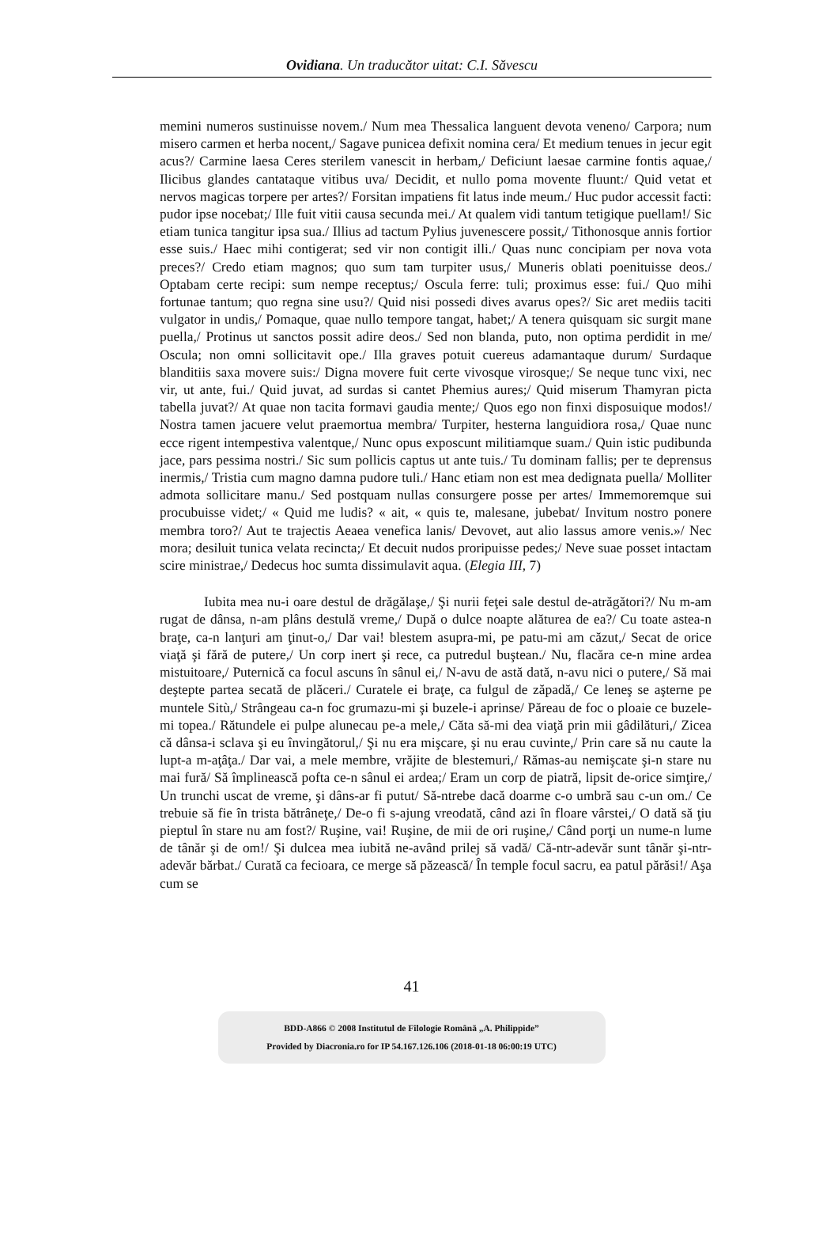Ovidiana. Un traducător uitat: C.I. Săvescu
memini numeros sustinuisse novem./ Num mea Thessalica languent devota veneno/ Carpora; num misero carmen et herba nocent,/ Sagave punicea defixit nomina cera/ Et medium tenues in jecur egit acus?/ Carmine laesa Ceres sterilem vanescit in herbam,/ Deficiunt laesae carmine fontis aquae,/ Ilicibus glandes cantataque vitibus uva/ Decidit, et nullo poma movente fluunt:/ Quid vetat et nervos magicas torpere per artes?/ Forsitan impatiens fit latus inde meum./ Huc pudor accessit facti: pudor ipse nocebat;/ Ille fuit vitii causa secunda mei./ At qualem vidi tantum tetigique puellam!/ Sic etiam tunica tangitur ipsa sua./ Illius ad tactum Pylius juvenescere possit,/ Tithonosque annis fortior esse suis./ Haec mihi contigerat; sed vir non contigit illi./ Quas nunc concipiam per nova vota preces?/ Credo etiam magnos; quo sum tam turpiter usus,/ Muneris oblati poenituisse deos./ Optabam certe recipi: sum nempe receptus;/ Oscula ferre: tuli; proximus esse: fui./ Quo mihi fortunae tantum; quo regna sine usu?/ Quid nisi possedi dives avarus opes?/ Sic aret mediis taciti vulgator in undis,/ Pomaque, quae nullo tempore tangat, habet;/ A tenera quisquam sic surgit mane puella,/ Protinus ut sanctos possit adire deos./ Sed non blanda, puto, non optima perdidit in me/ Oscula; non omni sollicitavit ope./ Illa graves potuit cuereus adamantaque durum/ Surdaque blanditiis saxa movere suis:/ Digna movere fuit certe vivosque virosque;/ Se neque tunc vixi, nec vir, ut ante, fui./ Quid juvat, ad surdas si cantet Phemius aures;/ Quid miserum Thamyran picta tabella juvat?/ At quae non tacita formavi gaudia mente;/ Quos ego non finxi disposuique modos!/ Nostra tamen jacuere velut praemortua membra/ Turpiter, hesterna languidiora rosa,/ Quae nunc ecce rigent intempestiva valentque,/ Nunc opus exposcunt militiamque suam./ Quin istic pudibunda jace, pars pessima nostri./ Sic sum pollicis captus ut ante tuis./ Tu dominam fallis; per te deprensus inermis,/ Tristia cum magno damna pudore tuli./ Hanc etiam non est mea dedignata puella/ Molliter admota sollicitare manu./ Sed postquam nullas consurgere posse per artes/ Immemoremque sui procubuisse videt;/ « Quid me ludis? « ait, « quis te, malesane, jubebat/ Invitum nostro ponere membra toro?/ Aut te trajectis Aeaea venefica lanis/ Devovet, aut alio lassus amore venis.»/ Nec mora; desiluit tunica velata recincta;/ Et decuit nudos proripuisse pedes;/ Neve suae posset intactam scire ministrae,/ Dedecus hoc sumta dissimulavit aqua. (Elegia III, 7)
Iubita mea nu-i oare destul de drăgălaşe,/ Şi nurii feţei sale destul de-atrăgători?/ Nu m-am rugat de dânsa, n-am plâns destulă vreme,/ După o dulce noapte alăturea de ea?/ Cu toate astea-n braţe, ca-n lanţuri am ţinut-o,/ Dar vai! blestem asupra-mi, pe patu-mi am căzut,/ Secat de orice viaţă şi fără de putere,/ Un corp inert şi rece, ca putredul buştean./ Nu, flacăra ce-n mine ardea mistuitoare,/ Puternică ca focul ascuns în sânul ei,/ N-avu de astă dată, n-avu nici o putere,/ Să mai deştepte partea secată de plăceri./ Curatele ei braţe, ca fulgul de zăpadă,/ Ce leneş se aşterne pe muntele Sitù,/ Strângeau ca-n foc grumazu-mi şi buzele-i aprinse/ Păreau de foc o ploaie ce buzele-mi topea./ Rătundele ei pulpe alunecau pe-a mele,/ Căta să-mi dea viaţă prin mii gâdilături,/ Zicea că dânsa-i sclava şi eu învingătorul,/ Şi nu era mişcare, şi nu erau cuvinte,/ Prin care să nu caute la lupt-a m-aţâţa./ Dar vai, a mele membre, vrăjite de blestemuri,/ Rămas-au nemişcate şi-n stare nu mai fură/ Să împlinească pofta ce-n sânul ei ardea;/ Eram un corp de piatră, lipsit de-orice simţire,/ Un trunchi uscat de vreme, şi dâns-ar fi putut/ Să-ntrebe dacă doarme c-o umbră sau c-un om./ Ce trebuie să fie în trista bătrâneţe,/ De-o fi s-ajung vreodată, când azi în floare vârstei,/ O dată să ţiu pieptul în stare nu am fost?/ Ruşine, vai! Ruşine, de mii de ori ruşine,/ Când porţi un nume-n lume de tânăr şi de om!/ Şi dulcea mea iubită ne-având prilej să vadă/ Că-ntr-adevăr sunt tânăr şi-ntr-adevăr bărbat./ Curată ca fecioara, ce merge să păzească/ În temple focul sacru, ea patul părăsi!/ Aşa cum se
41
BDD-A866 © 2008 Institutul de Filologie Română „A. Philippide”
Provided by Diacronia.ro for IP 54.167.126.106 (2018-01-18 06:00:19 UTC)